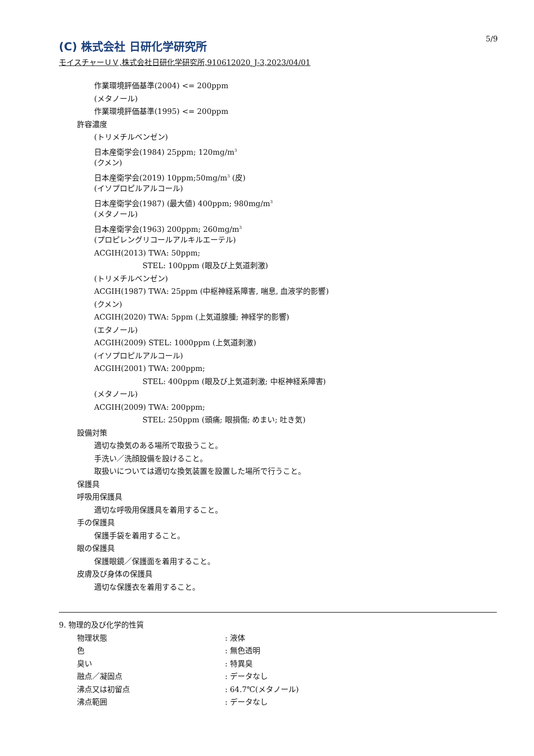5/9
(C) 株式会社 日研化学研究所
モイスチャーＵＶ,株式会社日研化学研究所,910612020_J-3,2023/04/01
作業環境評価基準(2004) <= 200ppm
(メタノール)
作業環境評価基準(1995) <= 200ppm
許容濃度
(トリメチルベンゼン)
日本産衛学会(1984) 25ppm; 120mg/m<sup>3</sup>
(クメン)
日本産衛学会(2019) 10ppm;50mg/m<sup>3</sup> (皮)
(イソプロピルアルコール)
日本産衛学会(1987) (最大値) 400ppm; 980mg/m<sup>3</sup>
(メタノール)
日本産衛学会(1963) 200ppm; 260mg/m<sup>3</sup>
(プロピレングリコールアルキルエーテル)
ACGIH(2013) TWA: 50ppm;
STEL: 100ppm (眼及び上気道刺激)
(トリメチルベンゼン)
ACGIH(1987) TWA: 25ppm (中枢神経系障害, 喘息, 血液学的影響)
(クメン)
ACGIH(2020) TWA: 5ppm (上気道腺腫; 神経学的影響)
(エタノール)
ACGIH(2009) STEL: 1000ppm (上気道刺激)
(イソプロピルアルコール)
ACGIH(2001) TWA: 200ppm;
STEL: 400ppm (眼及び上気道刺激; 中枢神経系障害)
(メタノール)
ACGIH(2009) TWA: 200ppm;
STEL: 250ppm (頭痛; 眼損傷; めまい; 吐き気)
設備対策
適切な換気のある場所で取扱うこと。
手洗い／洗顔設備を設けること。
取扱いについては適切な換気装置を設置した場所で行うこと。
保護具
呼吸用保護具
適切な呼吸用保護具を着用すること。
手の保護具
保護手袋を着用すること。
眼の保護具
保護眼鏡／保護面を着用すること。
皮膚及び身体の保護具
適切な保護衣を着用すること。
9. 物理的及び化学的性質
物理状態: 液体
色: 無色透明
臭い: 特異臭
融点／凝固点: データなし
沸点又は初留点: 64.7℃(メタノール)
沸点範囲: データなし